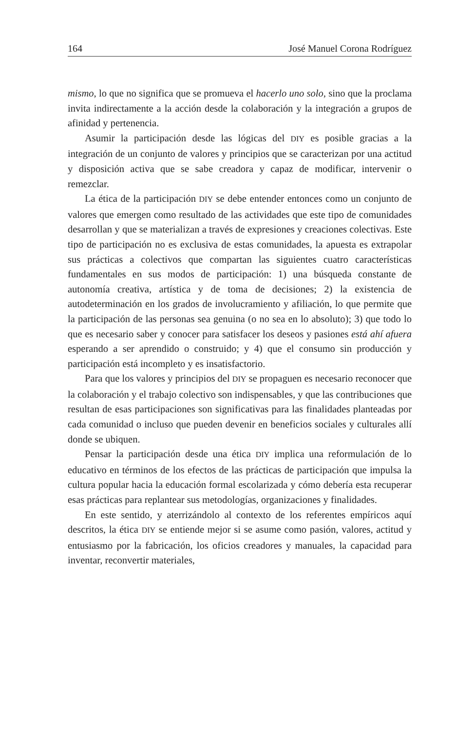164 José Manuel Corona Rodríguez
mismo, lo que no significa que se promueva el hacerlo uno solo, sino que la proclama invita indirectamente a la acción desde la colaboración y la integración a grupos de afinidad y pertenencia.
Asumir la participación desde las lógicas del DIY es posible gracias a la integración de un conjunto de valores y principios que se caracterizan por una actitud y disposición activa que se sabe creadora y capaz de modificar, intervenir o remezclar.
La ética de la participación DIY se debe entender entonces como un conjunto de valores que emergen como resultado de las actividades que este tipo de comunidades desarrollan y que se materializan a través de expresiones y creaciones colectivas. Este tipo de participación no es exclusiva de estas comunidades, la apuesta es extrapolar sus prácticas a colectivos que compartan las siguientes cuatro características fundamentales en sus modos de participación: 1) una búsqueda constante de autonomía creativa, artística y de toma de decisiones; 2) la existencia de autodeterminación en los grados de involucramiento y afiliación, lo que permite que la participación de las personas sea genuina (o no sea en lo absoluto); 3) que todo lo que es necesario saber y conocer para satisfacer los deseos y pasiones está ahí afuera esperando a ser aprendido o construido; y 4) que el consumo sin producción y participación está incompleto y es insatisfactorio.
Para que los valores y principios del DIY se propaguen es necesario reconocer que la colaboración y el trabajo colectivo son indispensables, y que las contribuciones que resultan de esas participaciones son significativas para las finalidades planteadas por cada comunidad o incluso que pueden devenir en beneficios sociales y culturales allí donde se ubiquen.
Pensar la participación desde una ética DIY implica una reformulación de lo educativo en términos de los efectos de las prácticas de participación que impulsa la cultura popular hacia la educación formal escolarizada y cómo debería esta recuperar esas prácticas para replantear sus metodologías, organizaciones y finalidades.
En este sentido, y aterrizándolo al contexto de los referentes empíricos aquí descritos, la ética DIY se entiende mejor si se asume como pasión, valores, actitud y entusiasmo por la fabricación, los oficios creadores y manuales, la capacidad para inventar, reconvertir materiales,